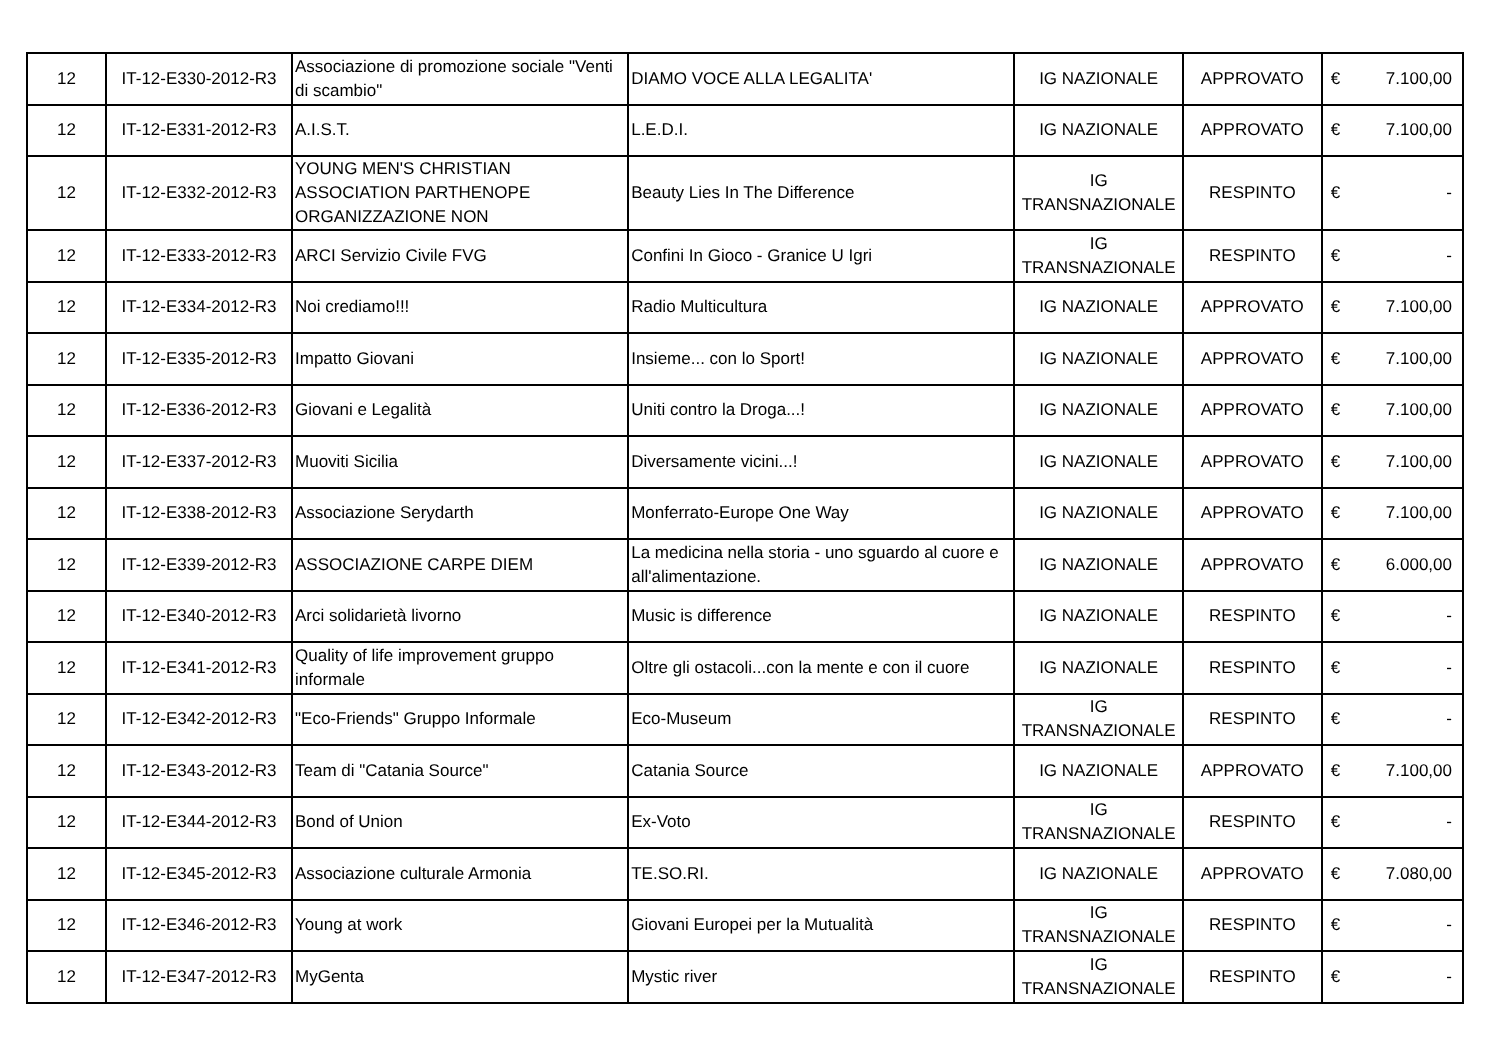| 12 | IT-12-E330-2012-R3 | Associazione di promozione sociale "Venti di scambio" | DIAMO VOCE ALLA LEGALITA' | IG NAZIONALE | APPROVATO | € | 7.100,00 |
| 12 | IT-12-E331-2012-R3 | A.I.S.T. | L.E.D.I. | IG NAZIONALE | APPROVATO | € | 7.100,00 |
| 12 | IT-12-E332-2012-R3 | YOUNG MEN'S CHRISTIAN ASSOCIATION PARTHENOPE ORGANIZZAZIONE NON | Beauty Lies In The Difference | IG TRANSNAZIONALE | RESPINTO | € | - |
| 12 | IT-12-E333-2012-R3 | ARCI Servizio Civile FVG | Confini In Gioco - Granice U Igri | IG TRANSNAZIONALE | RESPINTO | € | - |
| 12 | IT-12-E334-2012-R3 | Noi crediamo!!! | Radio Multicultura | IG NAZIONALE | APPROVATO | € | 7.100,00 |
| 12 | IT-12-E335-2012-R3 | Impatto Giovani | Insieme... con lo Sport! | IG NAZIONALE | APPROVATO | € | 7.100,00 |
| 12 | IT-12-E336-2012-R3 | Giovani e Legalità | Uniti contro la Droga...! | IG NAZIONALE | APPROVATO | € | 7.100,00 |
| 12 | IT-12-E337-2012-R3 | Muoviti Sicilia | Diversamente vicini...! | IG NAZIONALE | APPROVATO | € | 7.100,00 |
| 12 | IT-12-E338-2012-R3 | Associazione Serydarth | Monferrato-Europe One Way | IG NAZIONALE | APPROVATO | € | 7.100,00 |
| 12 | IT-12-E339-2012-R3 | ASSOCIAZIONE CARPE DIEM | La medicina nella storia - uno sguardo al cuore e all'alimentazione. | IG NAZIONALE | APPROVATO | € | 6.000,00 |
| 12 | IT-12-E340-2012-R3 | Arci solidarietà livorno | Music is difference | IG NAZIONALE | RESPINTO | € | - |
| 12 | IT-12-E341-2012-R3 | Quality of life improvement gruppo informale | Oltre gli ostacoli...con la mente e con il cuore | IG NAZIONALE | RESPINTO | € | - |
| 12 | IT-12-E342-2012-R3 | "Eco-Friends" Gruppo Informale | Eco-Museum | IG TRANSNAZIONALE | RESPINTO | € | - |
| 12 | IT-12-E343-2012-R3 | Team di "Catania Source" | Catania Source | IG NAZIONALE | APPROVATO | € | 7.100,00 |
| 12 | IT-12-E344-2012-R3 | Bond of Union | Ex-Voto | IG TRANSNAZIONALE | RESPINTO | € | - |
| 12 | IT-12-E345-2012-R3 | Associazione culturale Armonia | TE.SO.RI. | IG NAZIONALE | APPROVATO | € | 7.080,00 |
| 12 | IT-12-E346-2012-R3 | Young at work | Giovani Europei per la Mutualità | IG TRANSNAZIONALE | RESPINTO | € | - |
| 12 | IT-12-E347-2012-R3 | MyGenta | Mystic river | IG TRANSNAZIONALE | RESPINTO | € | - |